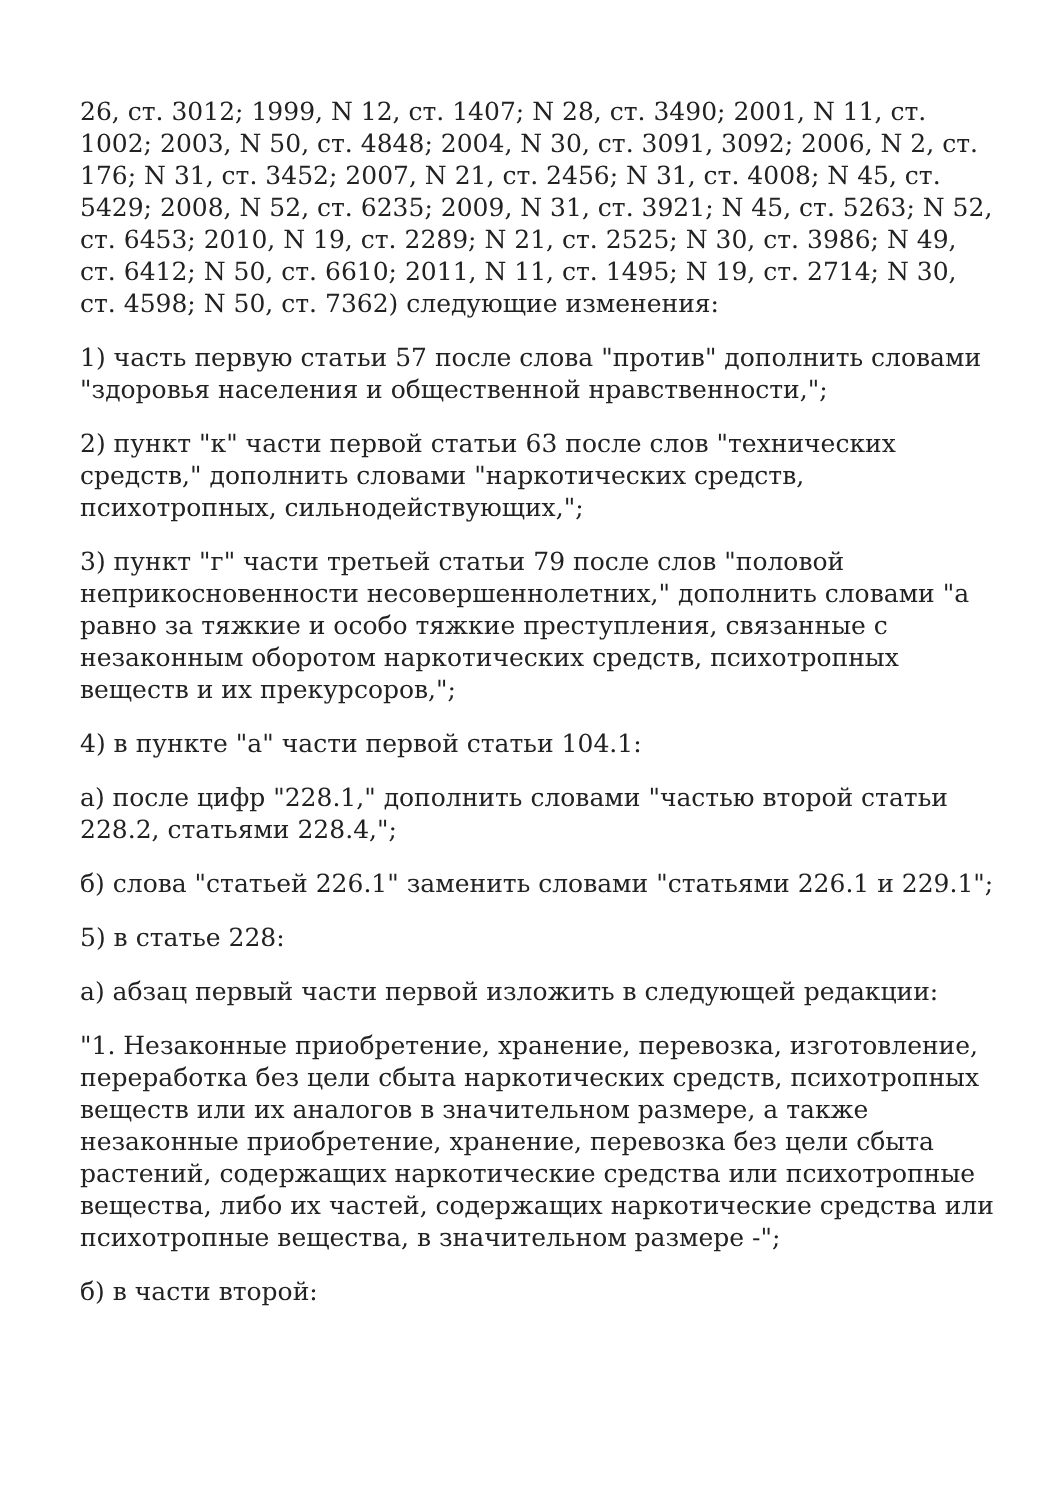26, ст. 3012; 1999, N 12, ст. 1407; N 28, ст. 3490; 2001, N 11, ст. 1002; 2003, N 50, ст. 4848; 2004, N 30, ст. 3091, 3092; 2006, N 2, ст. 176; N 31, ст. 3452; 2007, N 21, ст. 2456; N 31, ст. 4008; N 45, ст. 5429; 2008, N 52, ст. 6235; 2009, N 31, ст. 3921; N 45, ст. 5263; N 52, ст. 6453; 2010, N 19, ст. 2289; N 21, ст. 2525; N 30, ст. 3986; N 49, ст. 6412; N 50, ст. 6610; 2011, N 11, ст. 1495; N 19, ст. 2714; N 30, ст. 4598; N 50, ст. 7362) следующие изменения:
1) часть первую статьи 57 после слова "против" дополнить словами "здоровья населения и общественной нравственности,";
2) пункт "к" части первой статьи 63 после слов "технических средств," дополнить словами "наркотических средств, психотропных, сильнодействующих,";
3) пункт "г" части третьей статьи 79 после слов "половой неприкосновенности несовершеннолетних," дополнить словами "а равно за тяжкие и особо тяжкие преступления, связанные с незаконным оборотом наркотических средств, психотропных веществ и их прекурсоров,";
4) в пункте "а" части первой статьи 104.1:
а) после цифр "228.1," дополнить словами "частью второй статьи 228.2, статьями 228.4,";
б) слова "статьей 226.1" заменить словами "статьями 226.1 и 229.1";
5) в статье 228:
а) абзац первый части первой изложить в следующей редакции:
"1. Незаконные приобретение, хранение, перевозка, изготовление, переработка без цели сбыта наркотических средств, психотропных веществ или их аналогов в значительном размере, а также незаконные приобретение, хранение, перевозка без цели сбыта растений, содержащих наркотические средства или психотропные вещества, либо их частей, содержащих наркотические средства или психотропные вещества, в значительном размере -";
б) в части второй: